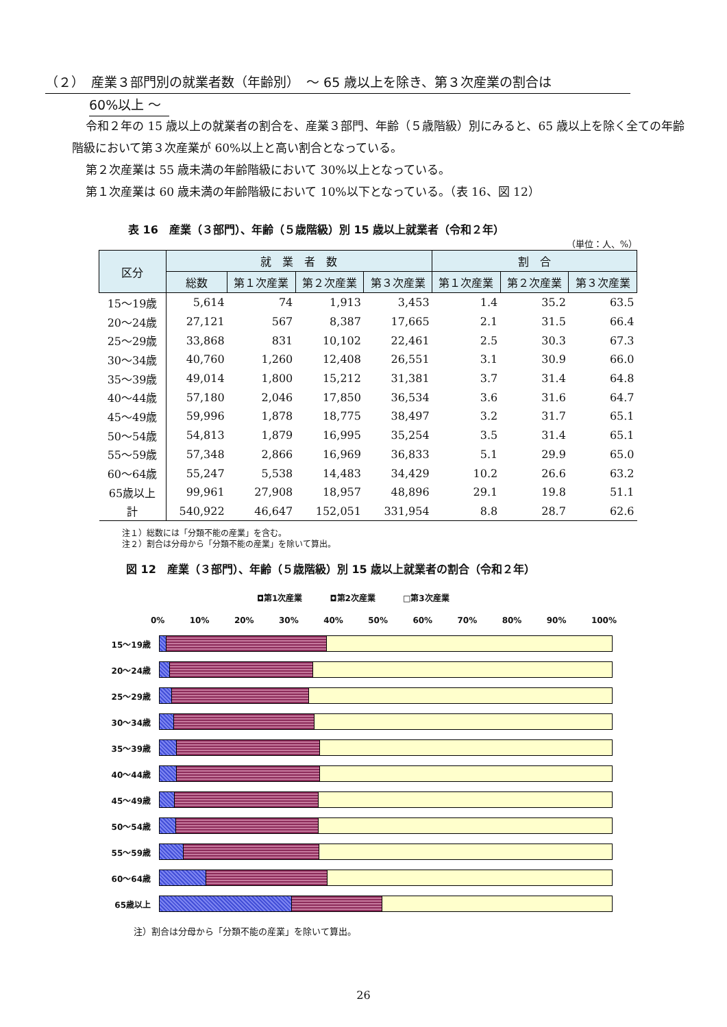（２）　産業３部門別の就業者数（年齢別）　～ 65 歳以上を除き、第３次産業の割合は
60%以上 ～
令和２年の 15 歳以上の就業者の割合を、産業３部門、年齢（５歳階級）別にみると、65 歳以上を除く全ての年齢階級において第３次産業が 60%以上と高い割合となっている。
第２次産業は 55 歳未満の年齢階級において 30%以上となっている。
第１次産業は 60 歳未満の年齢階級において 10%以下となっている。（表 16、図 12）
表 16　産業（３部門）、年齢（５歳階級）別 15 歳以上就業者（令和２年）
（単位：人、%）
| 区分 | 就 業 者 数 | | | | 割 合 | | |
| --- | --- | --- | --- | --- | --- | --- | --- |
| | 総数 | 第１次産業 | 第２次産業 | 第３次産業 | 第１次産業 | 第２次産業 | 第３次産業 |
| 15～19歳 | 5,614 | 74 | 1,913 | 3,453 | 1.4 | 35.2 | 63.5 |
| 20～24歳 | 27,121 | 567 | 8,387 | 17,665 | 2.1 | 31.5 | 66.4 |
| 25～29歳 | 33,868 | 831 | 10,102 | 22,461 | 2.5 | 30.3 | 67.3 |
| 30～34歳 | 40,760 | 1,260 | 12,408 | 26,551 | 3.1 | 30.9 | 66.0 |
| 35～39歳 | 49,014 | 1,800 | 15,212 | 31,381 | 3.7 | 31.4 | 64.8 |
| 40～44歳 | 57,180 | 2,046 | 17,850 | 36,534 | 3.6 | 31.6 | 64.7 |
| 45～49歳 | 59,996 | 1,878 | 18,775 | 38,497 | 3.2 | 31.7 | 65.1 |
| 50～54歳 | 54,813 | 1,879 | 16,995 | 35,254 | 3.5 | 31.4 | 65.1 |
| 55～59歳 | 57,348 | 2,866 | 16,969 | 36,833 | 5.1 | 29.9 | 65.0 |
| 60～64歳 | 55,247 | 5,538 | 14,483 | 34,429 | 10.2 | 26.6 | 63.2 |
| 65歳以上 | 99,961 | 27,908 | 18,957 | 48,896 | 29.1 | 19.8 | 51.1 |
| 計 | 540,922 | 46,647 | 152,051 | 331,954 | 8.8 | 28.7 | 62.6 |
注１）総数には「分類不能の産業」を含む。
注２）割合は分母から「分類不能の産業」を除いて算出。
図 12　産業（３部門）、年齢（５歳階級）別 15 歳以上就業者の割合（令和２年）
◘第1次産業 ◘第2次産業 □第3次産業
0% 10% 20% 30% 40% 50% 60% 70% 80% 90% 100%
15～19歳
20～24歳
25～29歳
30～34歳
35～39歳
40～44歳
45～49歳
50～54歳
55～59歳
60～64歳
65歳以上
注）割合は分母から「分類不能の産業」を除いて算出。
26